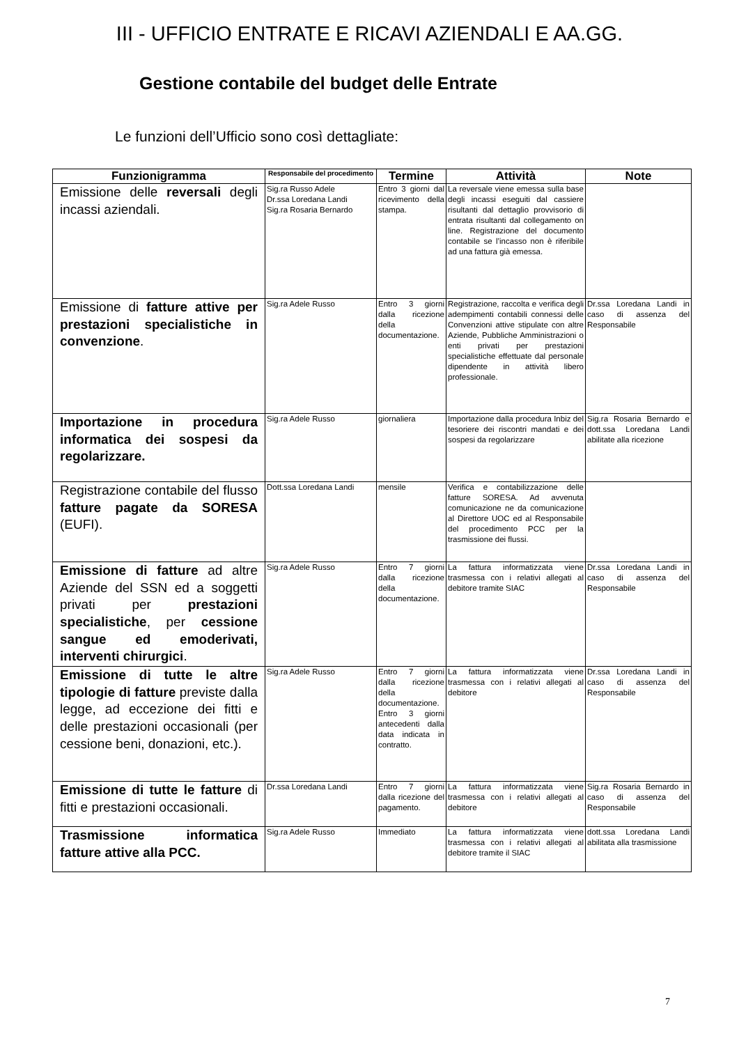III - UFFICIO ENTRATE E RICAVI AZIENDALI E AA.GG.
Gestione contabile del budget delle Entrate
Le funzioni dell’Ufficio sono così dettagliate:
| Funzionigramma | Responsabile del procedimento | Termine | Attività | Note |
| --- | --- | --- | --- | --- |
| Emissione delle reversali degli incassi aziendali. | Sig.ra Russo Adele Dr.ssa Loredana Landi Sig.ra Rosaria Bernardo | Entro 3 giorni dal ricevimento della stampa. | La reversale viene emessa sulla base degli incassi eseguiti dal cassiere risultanti dal dettaglio provvisorio di entrata risultanti dal collegamento on line. Registrazione del documento contabile se l’incasso non è riferibile ad una fattura già emessa. | |
| Emissione di fatture attive per prestazioni specialistiche in convenzione . | Sig.ra Adele Russo | Entro 3 giorni dalla ricezione della documentazione. | Registrazione, raccolta e verifica degli adempimenti contabili connessi delle Convenzioni attive stipulate con altre Aziende, Pubbliche Amministrazioni o enti privati per prestazioni specialistiche effettuate dal personale dipendente in attività libero professionale. | Dr.ssa Loredana Landi in caso di assenza del Responsabile |
| Importazione in procedura informatica dei sospesi da regolarizzare. | Sig.ra Adele Russo | giornaliera | Importazione dalla procedura Inbiz del tesoriere dei riscontri mandati e dei sospesi da regolarizzare | Sig.ra Rosaria Bernardo e dott.ssa Loredana Landi abilitate alla ricezione |
| Registrazione contabile del flusso fatture pagate da SORESA (EUFI). | Dott.ssa Loredana Landi | mensile | Verifica e contabilizzazione delle fatture SORESA. Ad avvenuta comunicazione ne da comunicazione al Direttore UOC ed al Responsabile del procedimento PCC per la trasmissione dei flussi. | |
| Emissione di fatture ad altre Aziende del SSN ed a soggetti privati per prestazioni specialistiche , per cessione sangue ed emoderivati, interventi chirurgici . | Sig.ra Adele Russo | Entro 7 giorni dalla ricezione della documentazione. | La fattura informatizzata viene trasmessa con i relativi allegati al debitore tramite SIAC | Dr.ssa Loredana Landi in caso di assenza del Responsabile |
| Emissione di tutte le altre tipologie di fatture previste dalla legge, ad eccezione dei fitti e delle prestazioni occasionali (per cessione beni, donazioni, etc.). | Sig.ra Adele Russo | Entro 7 giorni dalla ricezione della documentazione. Entro 3 giorni antecedenti dalla data indicata in contratto. | La fattura informatizzata viene trasmessa con i relativi allegati al debitore | Dr.ssa Loredana Landi in caso di assenza del Responsabile |
| Emissione di tutte le fatture di fitti e prestazioni occasionali. | Dr.ssa Loredana Landi | Entro 7 giorni dalla ricezione del pagamento. | La fattura informatizzata viene trasmessa con i relativi allegati al debitore | Sig.ra Rosaria Bernardo in caso di assenza del Responsabile |
| Trasmissione informatica fatture attive alla PCC. | Sig.ra Adele Russo | Immediato | La fattura informatizzata viene trasmessa con i relativi allegati al debitore tramite il SIAC | dott.ssa Loredana Landi abilitata alla trasmissione |
7